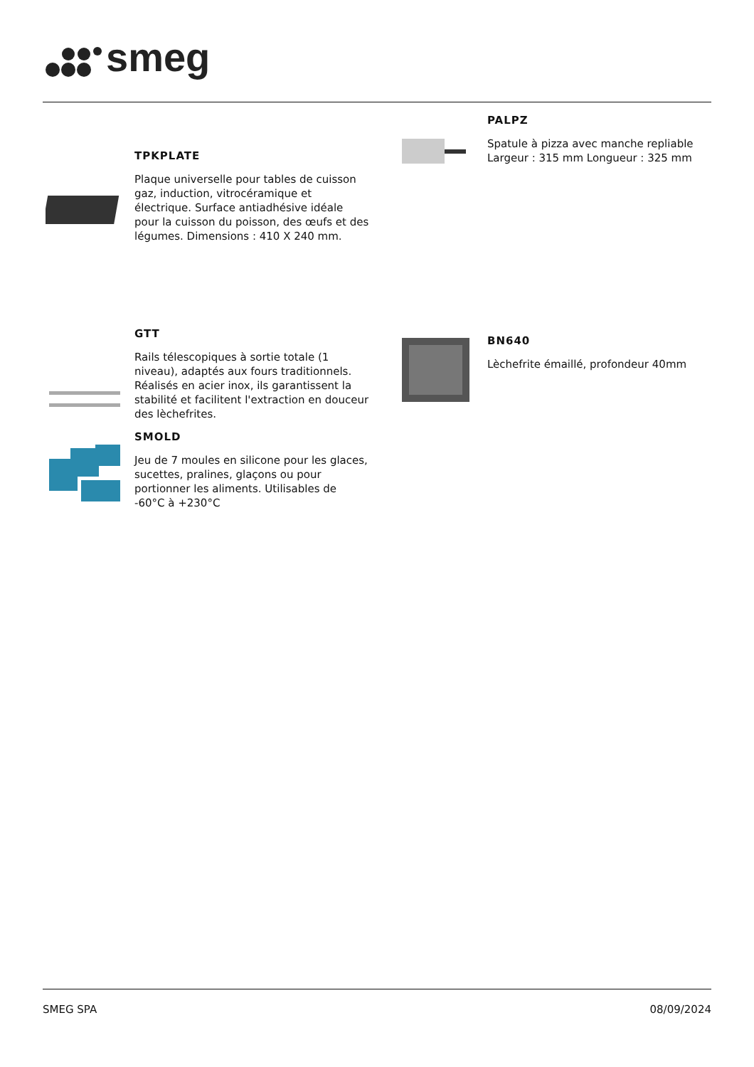smeg
TPKPLATE
Plaque universelle pour tables de cuisson gaz, induction, vitrocéramique et électrique. Surface antiadhésive idéale pour la cuisson du poisson, des œufs et des légumes. Dimensions : 410 X 240 mm.
PALPZ
Spatule à pizza avec manche repliable Largeur : 315 mm Longueur : 325 mm
GTT
Rails télescopiques à sortie totale (1 niveau), adaptés aux fours traditionnels. Réalisés en acier inox, ils garantissent la stabilité et facilitent l'extraction en douceur des lèchefrites.
BN640
Lèchefrite émaillé, profondeur 40mm
SMOLD
Jeu de 7 moules en silicone pour les glaces, sucettes, pralines, glaçons ou pour portionner les aliments. Utilisables de -60°C à +230°C
SMEG SPA 08/09/2024